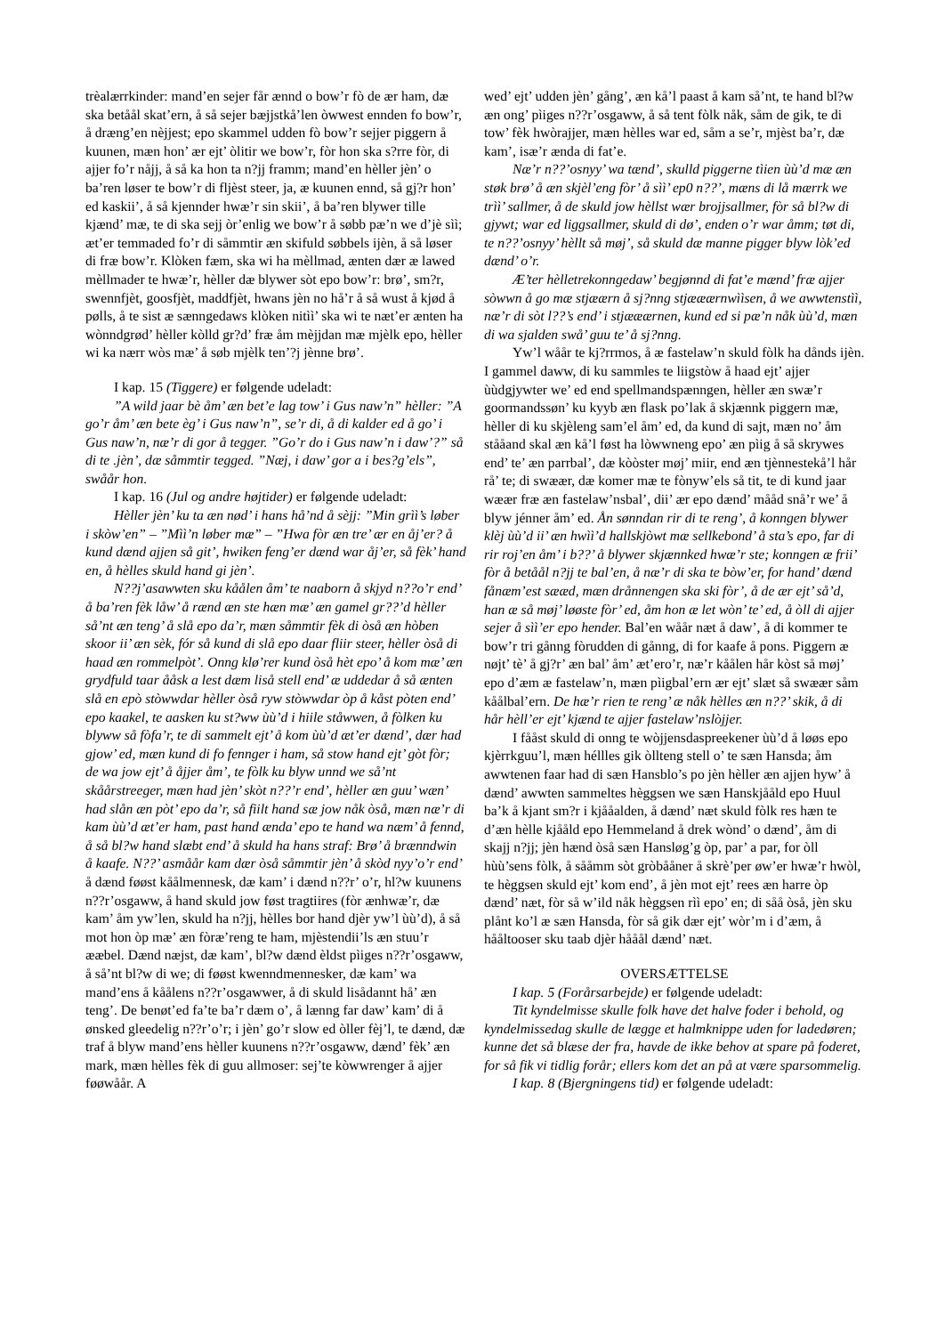trèalærrkinder: mand’en sejer får ænnd o bow’r fò de ær ham, dæ ska betåål skat’ern, å så sejer bæjjstkå’len òwwest ennden fo bow’r, å dræng’en nèjjest; epo skammel udden fò bow’r sejjer piggern å kuunen, mæn hon’ ær ejt’ òlitir we bow’r, fòr hon ska s?rre fòr, di ajjer fo’r nåjj, å så ka hon ta n?jj framm; mand’en hèller jèn’ o ba’ren løser te bow’r di fljèst steer, ja, æ kuunen ennd, så gj?r hon’ ed kaskii’, å så kjennder hwæ’r sin skii’, å ba’ren blywer tille kjænd’ mæ, te di ska sejj òr’enlig we bow’r å søbb pæ’n we d’jè sìì; æt’er temmaded fo’r di såmmtir æn skifuld søbbels ijèn, å så løser di fræ bow’r. Klòken fæm, ska wi ha mèllmad, ænten dær æ lawed mèllmader te hwæ’r, hèller dæ blywer sòt epo bow’r: brø’, sm?r, swennfjèt, goosfjèt, maddfjèt, hwans jèn no hå’r å så wust å kjød å pølls, å te sist æ sænngedaws klòken nitìì’ ska wi te næt’er ænten ha wònndgrød’ hèller kòlld gr?d’ fræ åm mèjjdan mæ mjèlk epo, hèller wi ka nærr wòs mæ’ å søb mjèlk ten’?j jènne brø’.
I kap. 15 (Tiggere) er følgende udeladt:
”A wild jaar bè åm’ æn bet’e lag tow’ i Gus naw’n” hèller: ”A go’r åm’ æn bete èg’ i Gus naw’n”, se’r di, å di kalder ed å go’ i Gus naw’n, næ’r di gor å tegger. ”Go’r do i Gus naw’n i daw’?” så di te .jèn’, dæ såmmtir tegged. ”Næj, i daw’ gor a i bes?g’els”, swåår hon.
I kap. 16 (Jul og andre højtider) er følgende udeladt:
Hèller jèn’ ku ta æn nød’ i hans hå’nd å sèjj: ”Min grìì’s løber i skòw’en” – ”Mìì’n løber mæ” – ”Hwa fòr æn tre’ ær en åj’er? å kund dænd ajjen så git’, hwiken feng’er dænd war åj’er, så fèk’ hand en, å hèlles skuld hand gi jèn’.
N??j’asawwten sku kåålen åm’ te naaborn å skjyd n??o’r end’ å ba’ren fèk låw’ å rænd æn ste hæn mæ’ æn gamel gr??’d hèller så’nt æn teng’ å slå epo da’r, mæn såmmtir fèk di òså æn hòben skoor ii’ æn sèk, fór så kund di slå epo daar fliir steer, hèller òså di haad æn rommelpòt’. Onng klø’rer kund òså hèt epo’ å kom mæ’ æn grydfuld taar ååsk a lest dæm liså stell end’ æ uddedar å så ænten slå en epò stòwwdar hèller òså ryw stòwwdar òp å kåst pòten end’ epo kaakel, te aasken ku st?ww ùù’d i hiile ståwwen, å fòlken ku blyww så fòfa’r, te di sammelt ejt’ å kom ùù’d æt’er dænd’, dær had gjow’ ed, mæn kund di fo fennger i ham, så stow hand ejt’ gòt fòr; de wa jow ejt’ å åjjer åm’, te fòlk ku blyw unnd we så’nt skåårstreeger, mæn had jèn’ skòt n??’r end’, hèller æn guu’ wæn’ had slån æn pòt’ epo da’r, så fiilt hand sæ jow nåk òså, mæn næ’r di kam ùù’d æt’er ham, past hand ænda’ epo te hand wa næm’ å fennd, å så bl?w hand slæbt end’ å skuld ha hans straf: Brø’ å brænndwin å kaafe. N??’ asmåår kam dær òså såmmtir jèn’ å skòd nyy’o’r end’ å dænd føøst kåålmennesk, dæ kam’ i dænd n??r’ o’r, hl?w kuunens n??r’osgaww, å hand skuld jow føst tragtiires (fòr ænhwæ’r, dæ kam’ åm yw’len, skuld ha n?jj, hèlles bor hand djèr yw’l ùù’d), å så mot hon òp mæ’ æn fòræ’reng te ham, mjèstendii’ls æn stuu’r ææbel. Dænd næjst, dæ kam’, bl?w dænd èldst pìiges n??r’osgaww, å så’nt bl?w di we; di føøst kwenndmennesker, dæ kam’ wa mand’ens å kåålens n??r’osgawwer, å di skuld lisådannt hå’ æn teng’. De benøt’ed fa’te ba’r dæm o’, å lænng far daw’ kam’ di å ønsked gleedelig n??r’o’r; i jèn’ go’r slow ed òller fèj’l, te dænd, dæ traf å blyw mand’ens hèller kuunens n??r’osgaww, dænd’ fèk’ æn mark, mæn hèlles fèk di guu allmoser: sej’te kòwwrenger å ajjer føøwåår. A
wed’ ejt’ udden jèn’ gång’, æn kå’l paast å kam så’nt, te hand bl?w æn ong’ pìiges n??r’osgaww, å så tent fòlk nåk, såm de gik, te di tow’ fèk hwòrajjer, mæn hèlles war ed, såm a se’r, mjèst ba’r, dæ kam’, isæ’r ænda di fat’e.
Næ’r n??’osnyy’ wa tænd’, skulld piggerne tìien ùù’d mæ æn støk brø’ å æn skjèl’eng fòr’ å sìì’ ep0 n??’, mæns di lå mærrk we trìì’ sallmer, å de skuld jow hèllst wær brojjsallmer, fòr så bl?w di gjywt; war ed liggsallmer, skuld di dø’, enden o’r war åmm; tøt di, te n??’osnyy’ hèllt så møj’, så skuld dæ manne pigger blyw lòk’ed dænd’ o’r.
Æ’ter hèlletrekonngedaw’ begjønnd di fat’e mænd’ fræ ajjer sòwwn å go mæ stjæærn å sj?nng stjææærnwììsen, å we awwtenstìì, næ’r di sòt l??’s end’ i stjææærnen, kund ed si pæ’n nåk ùù’d, mæn di wa sjalden swå’ guu te’ å sj?nng.
Yw’l wåår te kj?rrmos, å æ fastelaw’n skuld fòlk ha dånds ijèn. I gammel daww, di ku sammles te liigstòw å haad ejt’ ajjer ùùdgjywter we’ ed end spellmandspænngen, hèller æn swæ’r goormandssøn’ ku kyyb æn flask po’lak å skjænnk piggern mæ, hèller di ku skjèleng sam’el åm’ ed, da kund di sajt, mæn no’ åm stååand skal æn kå’l føst ha lòwwneng epo’ æn pìig å så skrywes end’ te’ æn parrbal’, dæ kòòster møj’ miir, end æn tjènnestekå’l hår rå’ te; di swæær, dæ komer mæ te fònyw’els så tit, te di kund jaar wæær fræ æn fastelaw’nsbal’, dii’ ær epo dænd’ mååd snå’r we’ å blyw jénner åm’ ed. Ån sønndan rir di te reng’, å konngen blywer klèj ùù’d ii’ æn hwìì’d hallskjòwt mæ sellkebond’ å sta’s epo, far di rir roj’en åm’ i b??’ å blywer skjænnked hwæ’r ste; konngen æ frii’ fòr å betåål n?jj te bal’en, å næ’r di ska te bòw’er, for hand’ dænd fånæm’est sææd, mæn drånnengen ska ski fòr’, å de ær ejt’ så’d, han æ så møj’ løøste fòr’ ed, åm hon æ let wòn’ te’ ed, å òll di ajjer sejer å sìì’er epo hender. Bal’en wåår næt å daw’, å di kommer te bow’r tri gånng fòrudden di gånng, di for kaafe å pons. Piggern æ nøjt’ tè’ å gj?r’ æn bal’ åm’ æt’ero’r, næ’r kåålen hår kòst så møj’ epo d’æm æ fastelaw’n, mæn pìigbal’ern ær ejt’ slæt så swæær såm kåålbal’ern. De hæ’r rien te reng’ æ nåk hèlles æn n??’ skik, å di hår hèll’er ejt’ kjænd te ajjer fastelaw’nslòjjer.
I fååst skuld di onng te wòjjensdaspreekener ùù’d å løøs epo kjèrrkguu’l, mæn héllles gik òllteng stell o’ te sæn Hansda; åm awwtenen faar had di sæn Hansblo’s po jèn hèller æn ajjen hyw’ å dænd’ awwten sammeltes hèggsen we sæn Hanskjååld epo Huul ba’k å kjant sm?r i kjååalden, å dænd’ næt skuld fòlk res hæn te d’æn hèlle kjååld epo Hemmeland å drek wònd’ o dænd’, åm di skajj n?jj; jèn hænd òså sæn Hansløg’g òp, par’ a par, for òll hùù’sens fòlk, å sååmm sòt gròbååner å skrè’per øw’er hwæ’r hwòl, te hèggsen skuld ejt’ kom end’, å jèn mot ejt’ rees æn harre òp dænd’ næt, fòr så w’ild nåk hèggsen rìì epo’ en; di såå òså, jèn sku plånt ko’l æ sæn Hansda, fòr så gik dær ejt’ wòr’m i d’æm, å hååltooser sku taab djèr hååål dænd’ næt.
OVERSÆTTELSE
I kap. 5 (Forårsarbejde) er følgende udeladt:
Tit kyndelmisse skulle folk have det halve foder i behold, og kyndelmissedag skulle de lægge et halmknippe uden for ladedøren; kunne det så blæse der fra, havde de ikke behov at spare på foderet, for så fik vi tidlig forår; ellers kom det an på at være sparsommelig.
I kap. 8 (Bjergningens tid) er følgende udeladt: